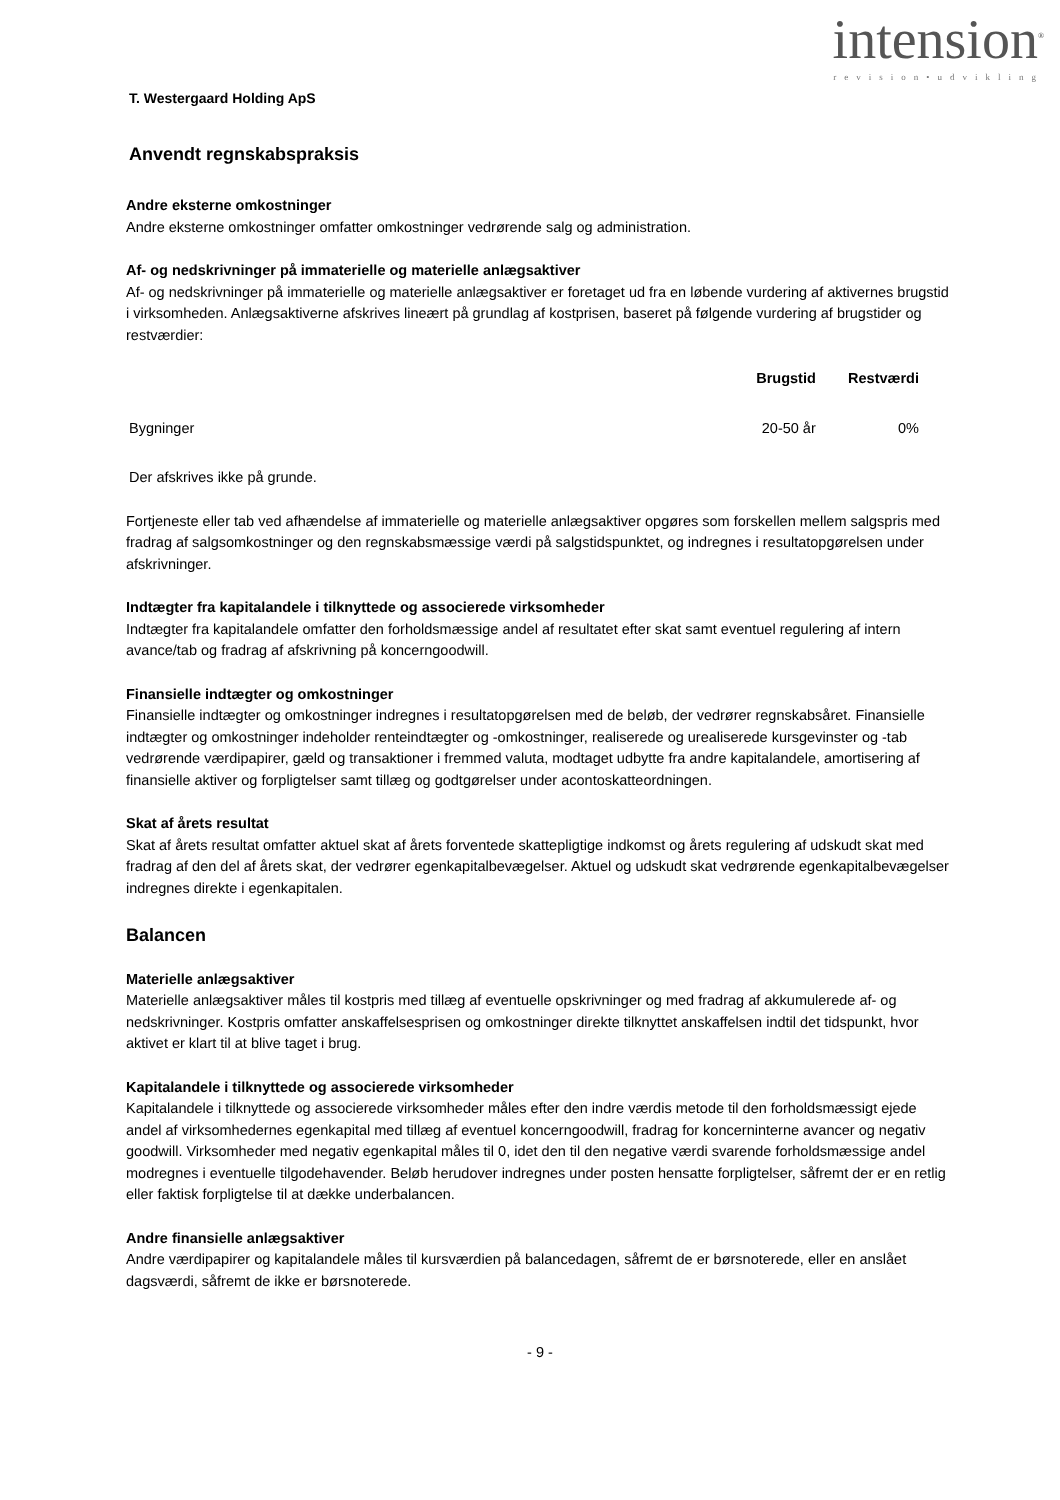intension<sup>®</sup>
revision•udvikling
T. Westergaard Holding ApS
Anvendt regnskabspraksis
Andre eksterne omkostninger
Andre eksterne omkostninger omfatter omkostninger vedrørende salg og administration.
Af- og nedskrivninger på immaterielle og materielle anlægsaktiver
Af- og nedskrivninger på immaterielle og materielle anlægsaktiver er foretaget ud fra en løbende vurdering af aktivernes brugstid i virksomheden. Anlægsaktiverne afskrives lineært på grundlag af kostprisen, baseret på følgende vurdering af brugstider og restværdier:
| | Brugstid | Restværdi |
| --- | --- | --- |
| Bygninger | 20-50 år | 0% |
Der afskrives ikke på grunde.
Fortjeneste eller tab ved afhændelse af immaterielle og materielle anlægsaktiver opgøres som forskellen mellem salgspris med fradrag af salgsomkostninger og den regnskabsmæssige værdi på salgstidspunktet, og indregnes i resultatopgørelsen under afskrivninger.
Indtægter fra kapitalandele i tilknyttede og associerede virksomheder
Indtægter fra kapitalandele omfatter den forholdsmæssige andel af resultatet efter skat samt eventuel regulering af intern avance/tab og fradrag af afskrivning på koncerngoodwill.
Finansielle indtægter og omkostninger
Finansielle indtægter og omkostninger indregnes i resultatopgørelsen med de beløb, der vedrører regnskabsåret. Finansielle indtægter og omkostninger indeholder renteindtægter og -omkostninger, realiserede og urealiserede kursgevinster og -tab vedrørende værdipapirer, gæld og transaktioner i fremmed valuta, modtaget udbytte fra andre kapitalandele, amortisering af finansielle aktiver og forpligtelser samt tillæg og godtgørelser under acontoskatteordningen.
Skat af årets resultat
Skat af årets resultat omfatter aktuel skat af årets forventede skattepligtige indkomst og årets regulering af udskudt skat med fradrag af den del af årets skat, der vedrører egenkapitalbevægelser. Aktuel og udskudt skat vedrørende egenkapitalbevægelser indregnes direkte i egenkapitalen.
Balancen
Materielle anlægsaktiver
Materielle anlægsaktiver måles til kostpris med tillæg af eventuelle opskrivninger og med fradrag af akkumulerede af- og nedskrivninger. Kostpris omfatter anskaffelsesprisen og omkostninger direkte tilknyttet anskaffelsen indtil det tidspunkt, hvor aktivet er klart til at blive taget i brug.
Kapitalandele i tilknyttede og associerede virksomheder
Kapitalandele i tilknyttede og associerede virksomheder måles efter den indre værdis metode til den forholdsmæssigt ejede andel af virksomhedernes egenkapital med tillæg af eventuel koncerngoodwill, fradrag for koncerninterne avancer og negativ goodwill. Virksomheder med negativ egenkapital måles til 0, idet den til den negative værdi svarende forholdsmæssige andel modregnes i eventuelle tilgodehavender. Beløb herudover indregnes under posten hensatte forpligtelser, såfremt der er en retlig eller faktisk forpligtelse til at dække underbalancen.
Andre finansielle anlægsaktiver
Andre værdipapirer og kapitalandele måles til kursværdien på balancedagen, såfremt de er børsnoterede, eller en anslået dagsværdi, såfremt de ikke er børsnoterede.
- 9 -